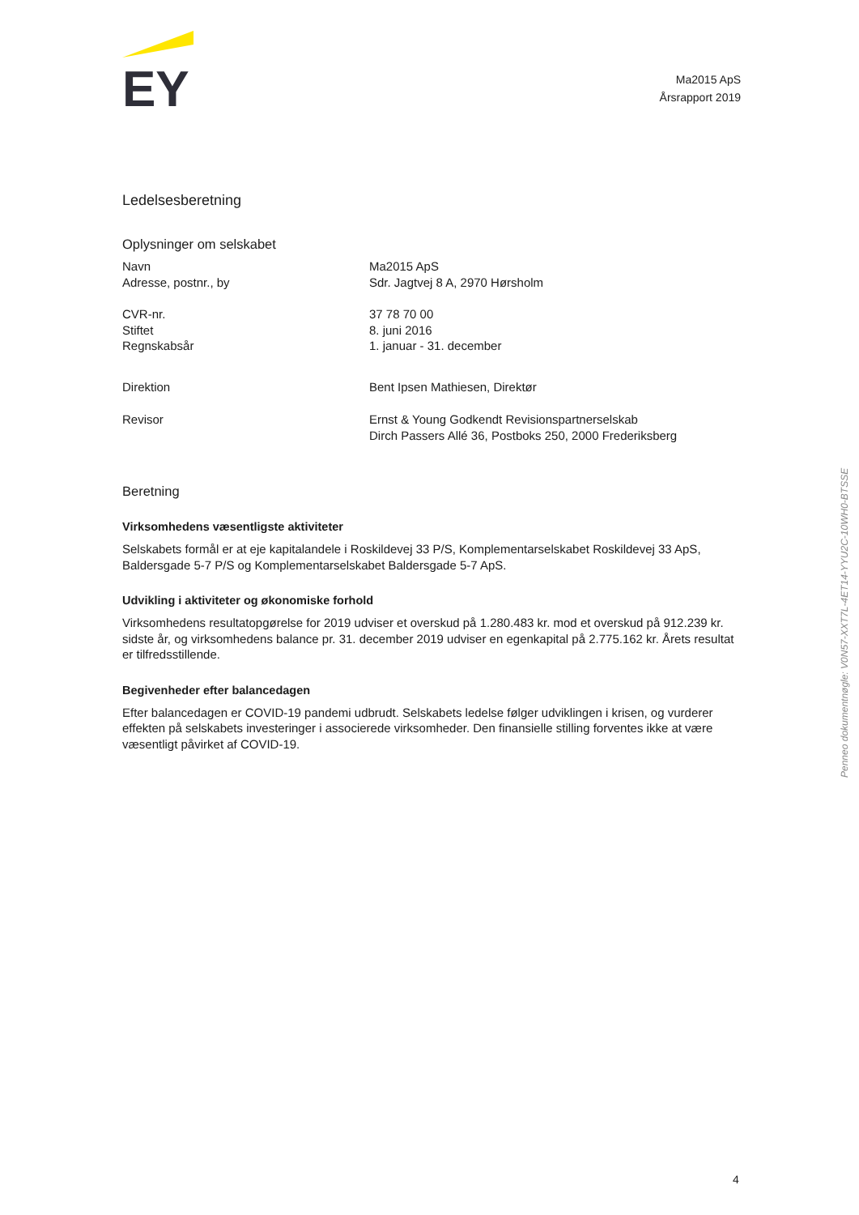EY
Ma2015 ApS
Årsrapport 2019
Ledelsesberetning
Oplysninger om selskabet
| Navn | Ma2015 ApS |
| Adresse, postnr., by | Sdr. Jagtvej 8 A, 2970 Hørsholm |
| CVR-nr. | 37 78 70 00 |
| Stiftet | 8. juni 2016 |
| Regnskabsår | 1. januar - 31. december |
| Direktion | Bent Ipsen Mathiesen, Direktør |
| Revisor | Ernst & Young Godkendt Revisionspartnerselskab Dirch Passers Allé 36, Postboks 250, 2000 Frederiksberg |
Beretning
Virksomhedens væsentligste aktiviteter
Selskabets formål er at eje kapitalandele i Roskildevej 33 P/S, Komplementarselskabet Roskildevej 33 ApS, Baldersgade 5-7 P/S og Komplementarselskabet Baldersgade 5-7 ApS.
Udvikling i aktiviteter og økonomiske forhold
Virksomhedens resultatopgørelse for 2019 udviser et overskud på 1.280.483 kr. mod et overskud på 912.239 kr. sidste år, og virksomhedens balance pr. 31. december 2019 udviser en egenkapital på 2.775.162 kr. Årets resultat er tilfredsstillende.
Begivenheder efter balancedagen
Efter balancedagen er COVID-19 pandemi udbrudt. Selskabets ledelse følger udviklingen i krisen, og vurderer effekten på selskabets investeringer i associerede virksomheder. Den finansielle stilling forventes ikke at være væsentligt påvirket af COVID-19.
Penneo dokumentnøgle: V0N57-XXT7L-4ET14-YYU2C-10WH0-BTSSE
4